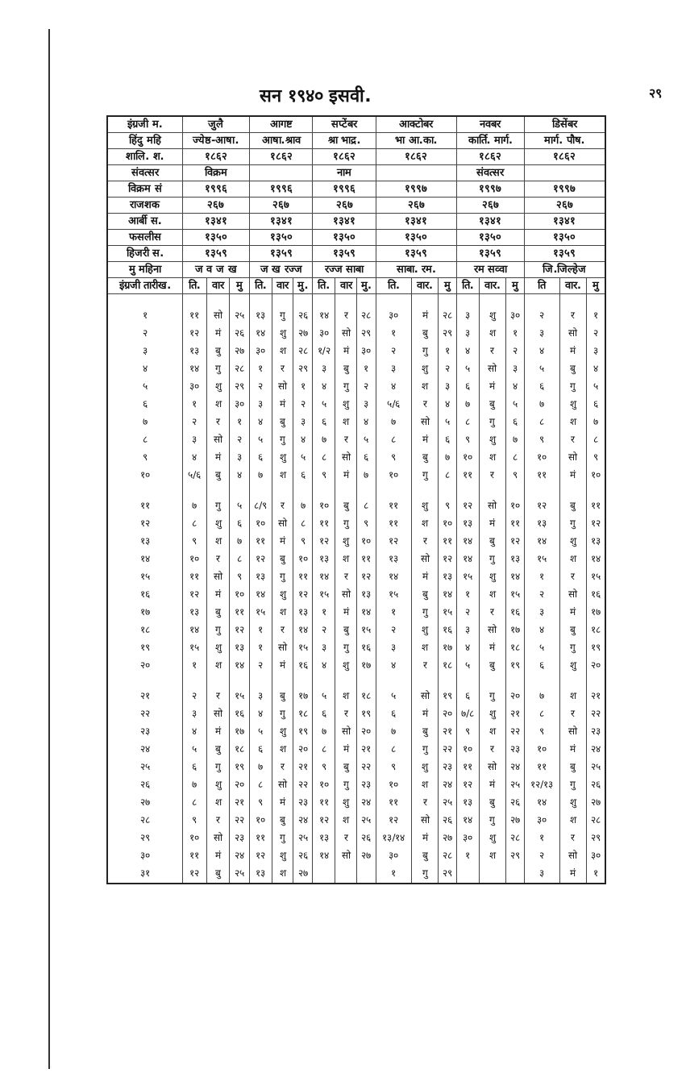सन १९४० इसवी. २९
| इंग्रजी म. | जुलै | | | आगष्ट | | | सप्टेंबर | | | आक्टोबर | | | नवबर | | | डिसेंबर | | |
| --- | --- | --- | --- | --- | --- | --- | --- | --- | --- | --- | --- | --- | --- | --- | --- | --- | --- | --- |
| हिंदु महि | ज्येष्ठ-आषा. | | | आषा.श्राव | | | श्रा भाद्र. | | | भा आ.का. | | | कार्ति. मार्ग. | | | मार्ग. पौष. | | |
| शालि. श. | १८६२ | | | १८६२ | | | १८६२ | | | १८६२ | | | १८६२ | | | १८६२ | | |
| संवत्सर | विक्रम | | | | | | नाम | | | | | | संवत्सर | | | | | |
| विक्रम सं | १९९६ | | | १९९६ | | | १९९६ | | | १९९७ | | | १९९७ | | | १९९७ | | |
| राजशक | २६७ | | | २६७ | | | २६७ | | | २६७ | | | २६७ | | | २६७ | | |
| आर्बी स. | १३४१ | | | १३४१ | | | १३४१ | | | १३४१ | | | १३४१ | | | १३४१ | | |
| फसलीस | १३५० | | | १३५० | | | १३५० | | | १३५० | | | १३५० | | | १३५० | | |
| हिजरी स. | १३५९ | | | १३५९ | | | १३५९ | | | १३५९ | | | १३५९ | | | १३५९ | | |
| मु महिना | ज व ज ख | | | ज ख रज्ज | | | रज्ज साबा | | | साबा. रम. | | | रम सव्वा | | | जि.जिल्हेज | | |
| इंग्रजी तारीख. | ति. | वार | मु | ति. | वार | मु. | ति. | वार | मु. | ति. | वार. | मु | ति. | वार. | मु | ति | वार. | मु |
| १ | ११ | सो | २५ | १३ | गु | २६ | १४ | र | २८ | ३० | मं | २८ | ३ | शु | ३० | २ | र | १ |
| २ | १२ | मं | २६ | १४ | शु | २७ | ३० | सो | २९ | १ | बु | २९ | ३ | श | १ | ३ | सो | २ |
| ३ | १३ | बु | २७ | ३० | श | २८ | १/२ | मं | ३० | २ | गु | १ | ४ | र | २ | ४ | मं | ३ |
| ४ | १४ | गु | २८ | १ | र | २९ | ३ | बु | १ | ३ | शु | २ | ५ | सो | ३ | ५ | बु | ४ |
| ५ | ३० | शु | २९ | २ | सो | १ | ४ | गु | २ | ४ | श | ३ | ६ | मं | ४ | ६ | गु | ५ |
| ६ | १ | श | ३० | ३ | मं | २ | ५ | शु | ३ | ५/६ | र | ४ | ७ | बु | ५ | ७ | शु | ६ |
| ७ | २ | र | १ | ४ | बु | ३ | ६ | श | ४ | ७ | सो | ५ | ८ | गु | ६ | ८ | श | ७ |
| ८ | ३ | सो | २ | ५ | गु | ४ | ७ | र | ५ | ८ | मं | ६ | ९ | शु | ७ | ९ | र | ८ |
| ९ | ४ | मं | ३ | ६ | शु | ५ | ८ | सो | ६ | ९ | बु | ७ | १० | श | ८ | १० | सो | ९ |
| १० | ५/६ | बु | ४ | ७ | श | ६ | ९ | मं | ७ | १० | गु | ८ | ११ | र | ९ | ११ | मं | १० |
| ११ | ७ | गु | ५ | ८/९ | र | ७ | १० | बु | ८ | ११ | शु | ९ | १२ | सो | १० | १२ | बु | ११ |
| १२ | ८ | शु | ६ | १० | सो | ८ | ११ | गु | ९ | ११ | श | १० | १३ | मं | ११ | १३ | गु | १२ |
| १३ | ९ | श | ७ | ११ | मं | ९ | १२ | शु | १० | १२ | र | ११ | १४ | बु | १२ | १४ | शु | १३ |
| १४ | १० | र | ८ | १२ | बु | १० | १३ | श | ११ | १३ | सो | १२ | १४ | गु | १३ | १५ | श | १४ |
| १५ | ११ | सो | ९ | १३ | गु | ११ | १४ | र | १२ | १४ | मं | १३ | १५ | शु | १४ | १ | र | १५ |
| १६ | १२ | मं | १० | १४ | शु | १२ | १५ | सो | १३ | १५ | बु | १४ | १ | श | १५ | २ | सो | १६ |
| १७ | १३ | बु | ११ | १५ | श | १३ | १ | मं | १४ | १ | गु | १५ | २ | र | १६ | ३ | मं | १७ |
| १८ | १४ | गु | १२ | १ | र | १४ | २ | बु | १५ | २ | शु | १६ | ३ | सो | १७ | ४ | बु | १८ |
| १९ | १५ | शु | १३ | १ | सो | १५ | ३ | गु | १६ | ३ | श | १७ | ४ | मं | १८ | ५ | गु | १९ |
| २० | १ | श | १४ | २ | मं | १६ | ४ | शु | १७ | ४ | र | १८ | ५ | बु | १९ | ६ | शु | २० |
| २१ | २ | र | १५ | ३ | बु | १७ | ५ | श | १८ | ५ | सो | १९ | ६ | गु | २० | ७ | श | २१ |
| २२ | ३ | सो | १६ | ४ | गु | १८ | ६ | र | १९ | ६ | मं | २० | ७/८ | शु | २१ | ८ | र | २२ |
| २३ | ४ | मं | १७ | ५ | शु | १९ | ७ | सो | २० | ७ | बु | २१ | ९ | श | २२ | ९ | सो | २३ |
| २४ | ५ | बु | १८ | ६ | श | २० | ८ | मं | २१ | ८ | गु | २२ | १० | र | २३ | १० | मं | २४ |
| २५ | ६ | गु | १९ | ७ | र | २१ | ९ | बु | २२ | ९ | शु | २३ | ११ | सो | २४ | ११ | बु | २५ |
| २६ | ७ | शु | २० | ८ | सो | २२ | १० | गु | २३ | १० | श | २४ | १२ | मं | २५ | १२/१३ | गु | २६ |
| २७ | ८ | श | २१ | ९ | मं | २३ | ११ | शु | २४ | ११ | र | २५ | १३ | बु | २६ | १४ | शु | २७ |
| २८ | ९ | र | २२ | १० | बु | २४ | १२ | श | २५ | १२ | सो | २६ | १४ | गु | २७ | ३० | श | २८ |
| २९ | १० | सो | २३ | ११ | गु | २५ | १३ | र | २६ | १३/१४ | मं | २७ | ३० | शु | २८ | १ | र | २९ |
| ३० | ११ | मं | २४ | १२ | शु | २६ | १४ | सो | २७ | ३० | बु | २८ | १ | श | २९ | २ | सो | ३० |
| ३१ | १२ | बु | २५ | १३ | श | २७ | | | | १ | गु | २९ | | | | ३ | मं | १ |